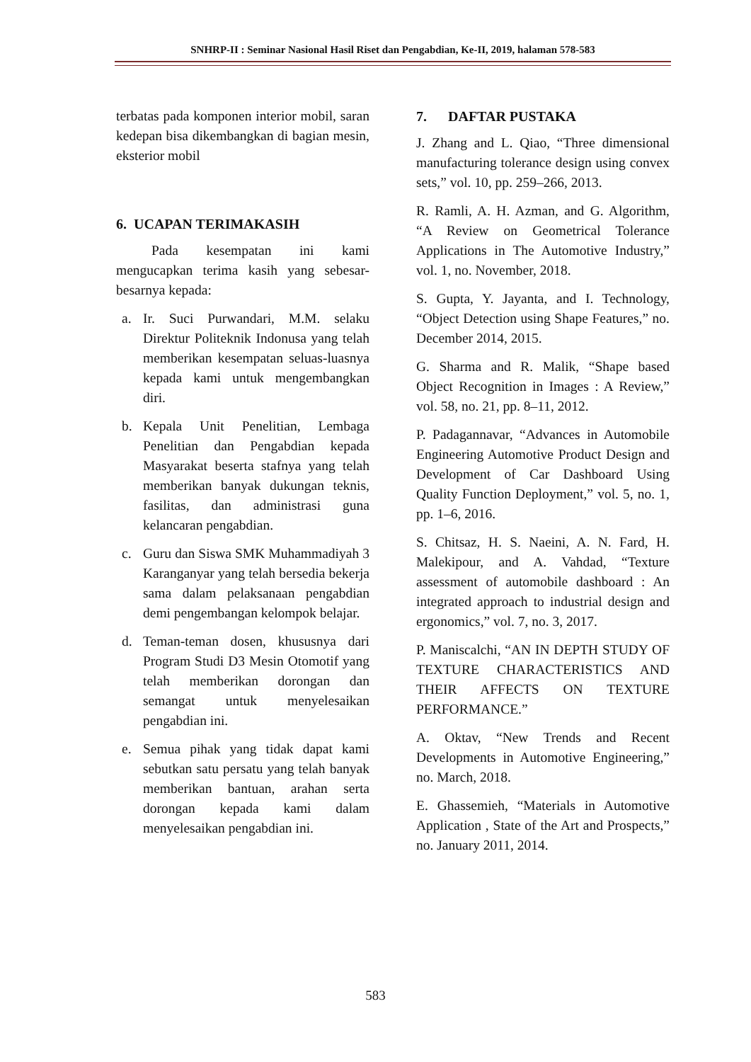SNHRP-II : Seminar Nasional Hasil Riset dan Pengabdian, Ke-II, 2019, halaman 578-583
terbatas pada komponen interior mobil, saran kedepan bisa dikembangkan di bagian mesin, eksterior mobil
6. UCAPAN TERIMAKASIH
Pada kesempatan ini kami mengucapkan terima kasih yang sebesar-besarnya kepada:
a. Ir. Suci Purwandari, M.M. selaku Direktur Politeknik Indonusa yang telah memberikan kesempatan seluas-luasnya kepada kami untuk mengembangkan diri.
b. Kepala Unit Penelitian, Lembaga Penelitian dan Pengabdian kepada Masyarakat beserta stafnya yang telah memberikan banyak dukungan teknis, fasilitas, dan administrasi guna kelancaran pengabdian.
c. Guru dan Siswa SMK Muhammadiyah 3 Karanganyar yang telah bersedia bekerja sama dalam pelaksanaan pengabdian demi pengembangan kelompok belajar.
d. Teman-teman dosen, khususnya dari Program Studi D3 Mesin Otomotif yang telah memberikan dorongan dan semangat untuk menyelesaikan pengabdian ini.
e. Semua pihak yang tidak dapat kami sebutkan satu persatu yang telah banyak memberikan bantuan, arahan serta dorongan kepada kami dalam menyelesaikan pengabdian ini.
7. DAFTAR PUSTAKA
J. Zhang and L. Qiao, “Three dimensional manufacturing tolerance design using convex sets,” vol. 10, pp. 259–266, 2013.
R. Ramli, A. H. Azman, and G. Algorithm, “A Review on Geometrical Tolerance Applications in The Automotive Industry,” vol. 1, no. November, 2018.
S. Gupta, Y. Jayanta, and I. Technology, “Object Detection using Shape Features,” no. December 2014, 2015.
G. Sharma and R. Malik, “Shape based Object Recognition in Images : A Review,” vol. 58, no. 21, pp. 8–11, 2012.
P. Padagannavar, “Advances in Automobile Engineering Automotive Product Design and Development of Car Dashboard Using Quality Function Deployment,” vol. 5, no. 1, pp. 1–6, 2016.
S. Chitsaz, H. S. Naeini, A. N. Fard, H. Malekipour, and A. Vahdad, “Texture assessment of automobile dashboard : An integrated approach to industrial design and ergonomics,” vol. 7, no. 3, 2017.
P. Maniscalchi, “AN IN DEPTH STUDY OF TEXTURE CHARACTERISTICS AND THEIR AFFECTS ON TEXTURE PERFORMANCE.”
A. Oktav, “New Trends and Recent Developments in Automotive Engineering,” no. March, 2018.
E. Ghassemieh, “Materials in Automotive Application , State of the Art and Prospects,” no. January 2011, 2014.
583